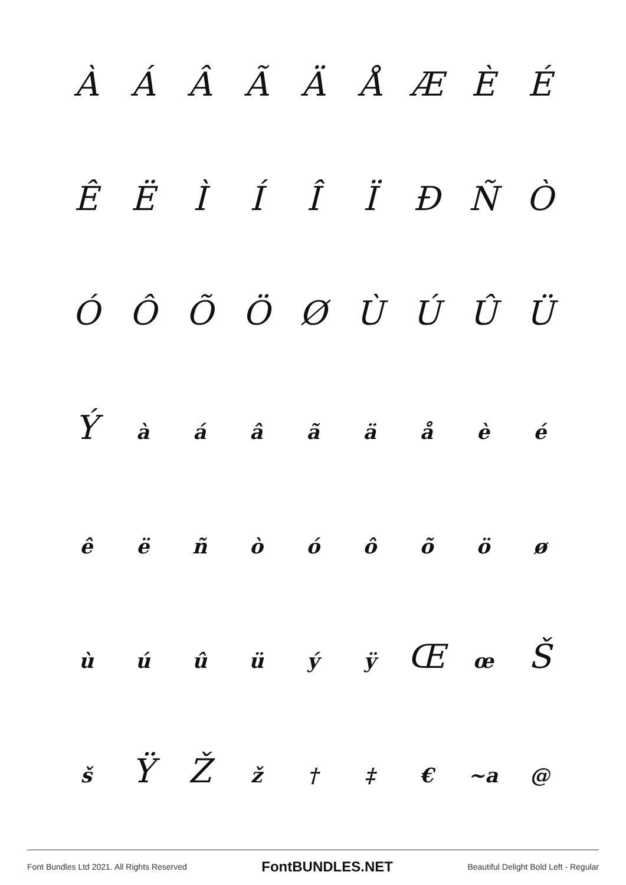À Á Â Ã Ä Å Æ È É
Ê Ë Ì Í Î Ï Ð Ñ Ò
Ó Ô Õ Ö Ø Ù Ú Û Ü
Ý à á â ã ä å è é
ê ë ñ ò ó ô õ ö ø
ù ú û ü ý ÿ Œ œ Š
š Ÿ Ž ž † ‡ € ~a @
Font Bundles Ltd 2021. All Rights Reserved FontBUNDLES.NET Beautiful Delight Bold Left - Regular